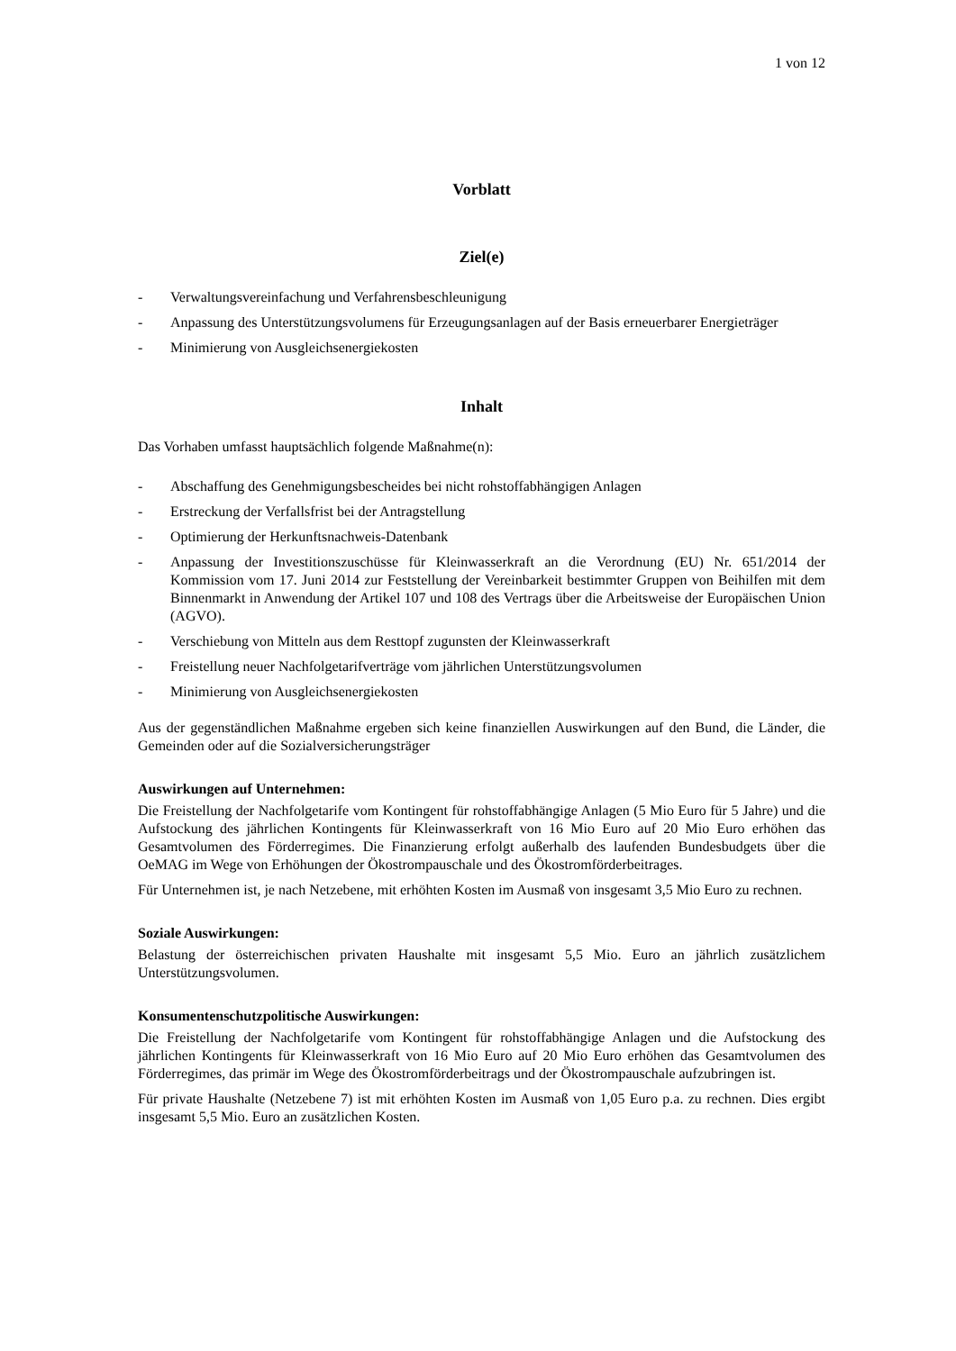1 von 12
Vorblatt
Ziel(e)
- Verwaltungsvereinfachung und Verfahrensbeschleunigung
- Anpassung des Unterstützungsvolumens für Erzeugungsanlagen auf der Basis erneuerbarer Energieträger
- Minimierung von Ausgleichsenergiekosten
Inhalt
Das Vorhaben umfasst hauptsächlich folgende Maßnahme(n):
- Abschaffung des Genehmigungsbescheides bei nicht rohstoffabhängigen Anlagen
- Erstreckung der Verfallsfrist bei der Antragstellung
- Optimierung der Herkunftsnachweis-Datenbank
- Anpassung der Investitionszuschüsse für Kleinwasserkraft an die Verordnung (EU) Nr. 651/2014 der Kommission vom 17. Juni 2014 zur Feststellung der Vereinbarkeit bestimmter Gruppen von Beihilfen mit dem Binnenmarkt in Anwendung der Artikel 107 und 108 des Vertrags über die Arbeitsweise der Europäischen Union (AGVO).
- Verschiebung von Mitteln aus dem Resttopf zugunsten der Kleinwasserkraft
- Freistellung neuer Nachfolgetarifverträge vom jährlichen Unterstützungsvolumen
- Minimierung von Ausgleichsenergiekosten
Aus der gegenständlichen Maßnahme ergeben sich keine finanziellen Auswirkungen auf den Bund, die Länder, die Gemeinden oder auf die Sozialversicherungsträger
Auswirkungen auf Unternehmen:
Die Freistellung der Nachfolgetarife vom Kontingent für rohstoffabhängige Anlagen (5 Mio Euro für 5 Jahre) und die Aufstockung des jährlichen Kontingents für Kleinwasserkraft von 16 Mio Euro auf 20 Mio Euro erhöhen das Gesamtvolumen des Förderregimes. Die Finanzierung erfolgt außerhalb des laufenden Bundesbudgets über die OeMAG im Wege von Erhöhungen der Ökostrompauschale und des Ökostromförderbeitrages.
Für Unternehmen ist, je nach Netzebene, mit erhöhten Kosten im Ausmaß von insgesamt 3,5 Mio Euro zu rechnen.
Soziale Auswirkungen:
Belastung der österreichischen privaten Haushalte mit insgesamt 5,5 Mio. Euro an jährlich zusätzlichem Unterstützungsvolumen.
Konsumentenschutzpolitische Auswirkungen:
Die Freistellung der Nachfolgetarife vom Kontingent für rohstoffabhängige Anlagen und die Aufstockung des jährlichen Kontingents für Kleinwasserkraft von 16 Mio Euro auf 20 Mio Euro erhöhen das Gesamtvolumen des Förderregimes, das primär im Wege des Ökostromförderbeitrags und der Ökostrompauschale aufzubringen ist.
Für private Haushalte (Netzebene 7) ist mit erhöhten Kosten im Ausmaß von 1,05 Euro p.a. zu rechnen. Dies ergibt insgesamt 5,5 Mio. Euro an zusätzlichen Kosten.